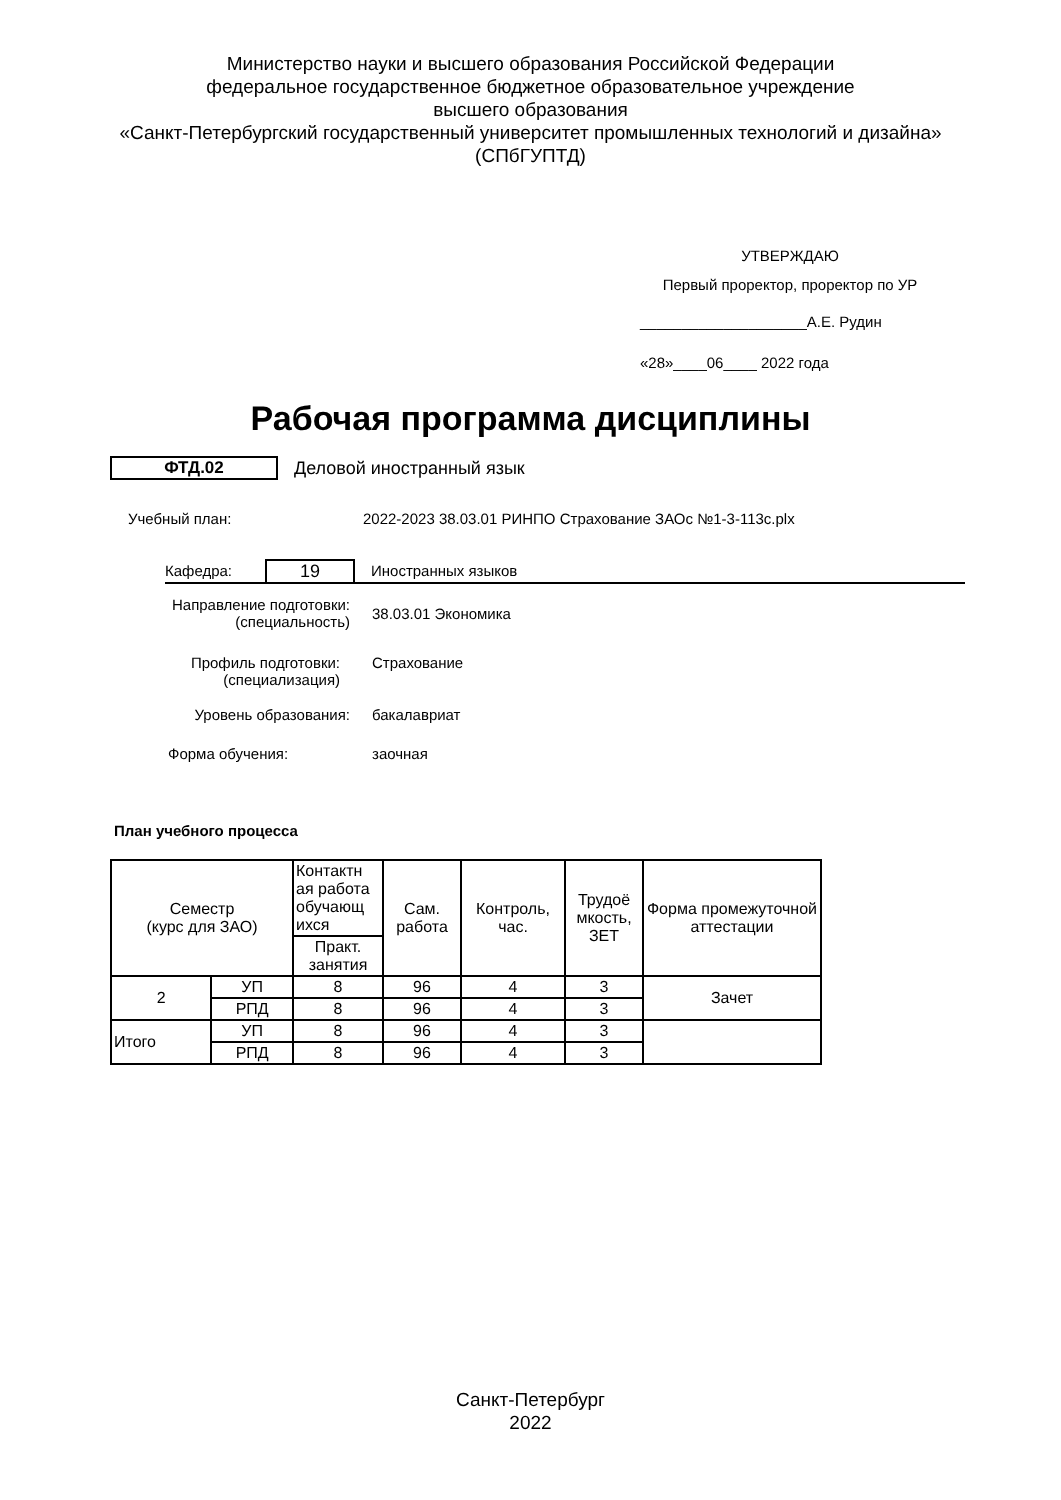Министерство науки и высшего образования Российской Федерации
федеральное государственное бюджетное образовательное учреждение
высшего образования
«Санкт-Петербургский государственный университет промышленных технологий и дизайна»
(СПбГУПТД)
УТВЕРЖДАЮ
Первый проректор, проректор по УР
____________________А.Е. Рудин
«28»____06____ 2022 года
Рабочая программа дисциплины
ФТД.02 Деловой иностранный язык
Учебный план:
2022-2023 38.03.01 РИНПО Страхование ЗАОс №1-3-113с.plx
Кафедра:
19
Иностранных языков
Направление подготовки:
(специальность)
38.03.01 Экономика
Профиль подготовки:
(специализация)
Страхование
Уровень образования: бакалавриат
Форма обучения: заочная
План учебного процесса
| Семестр (курс для ЗАО) | | Контактн ая работа обучающ ихся | Сам. работа | Контроль, час. | Трудоё мкость, ЗЕТ | Форма промежуточной аттестации |
| --- | --- | --- | --- | --- | --- | --- |
| | | Практ. занятия | | | | |
| 2 | УП | 8 | 96 | 4 | 3 | Зачет |
| | РПД | 8 | 96 | 4 | 3 | |
| Итого | УП | 8 | 96 | 4 | 3 | |
| | РПД | 8 | 96 | 4 | 3 | |
Санкт-Петербург
2022